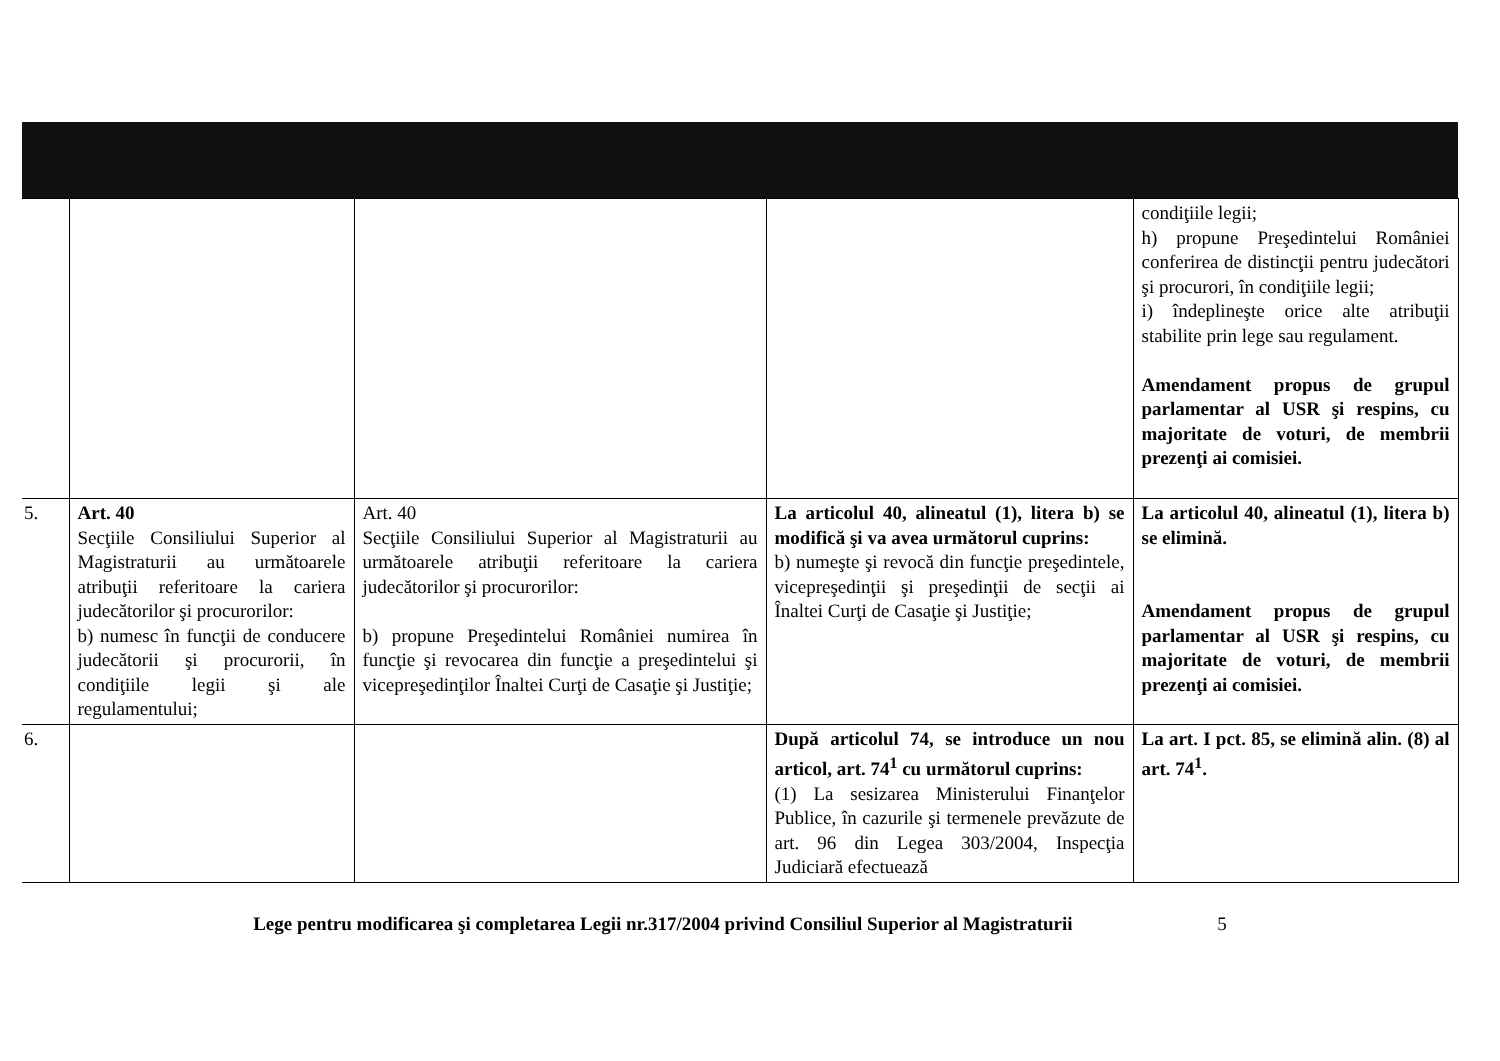| | | | | condiţiile legii; h) propune Preşedintelui României conferirea de distincţii pentru judecători şi procurori, în condiţiile legii; i) îndeplineşte orice alte atribuţii stabilite prin lege sau regulament. Amendament propus de grupul parlamentar al USR şi respins, cu majoritate de voturi, de membrii prezenţi ai comisiei. |
| 5. | Art. 40 Secţiile Consiliului Superior al Magistraturii au următoarele atribuţii referitoare la cariera judecătorilor şi procurorilor: b) numesc în funcţii de conducere judecătorii şi procurorii, în condiţiile legii şi ale regulamentului; | Art. 40 Secţiile Consiliului Superior al Magistraturii au următoarele atribuţii referitoare la cariera judecătorilor şi procurorilor: b) propune Preşedintelui României numirea în funcţie şi revocarea din funcţie a preşedintelui şi vicepreşedinţilor Înaltei Curţi de Casaţie şi Justiţie; | La articolul 40, alineatul (1), litera b) se modifică şi va avea următorul cuprins: b) numeşte şi revocă din funcţie preşedintele, vicepreşedinţii şi preşedinţii de secţii ai Înaltei Curţi de Casaţie şi Justiţie; | La articolul 40, alineatul (1), litera b) se elimină. Amendament propus de grupul parlamentar al USR şi respins, cu majoritate de voturi, de membrii prezenţi ai comisiei. |
| 6. | | | După articolul 74, se introduce un nou articol, art. 74<sup>1</sup> cu următorul cuprins: (1) La sesizarea Ministerului Finanţelor Publice, în cazurile şi termenele prevăzute de art. 96 din Legea 303/2004, Inspecţia Judiciară efectuează | La art. I pct. 85, se elimină alin. (8) al art. 74<sup>1</sup>. |
Lege pentru modificarea şi completarea Legii nr.317/2004 privind Consiliul Superior al Magistraturii 5